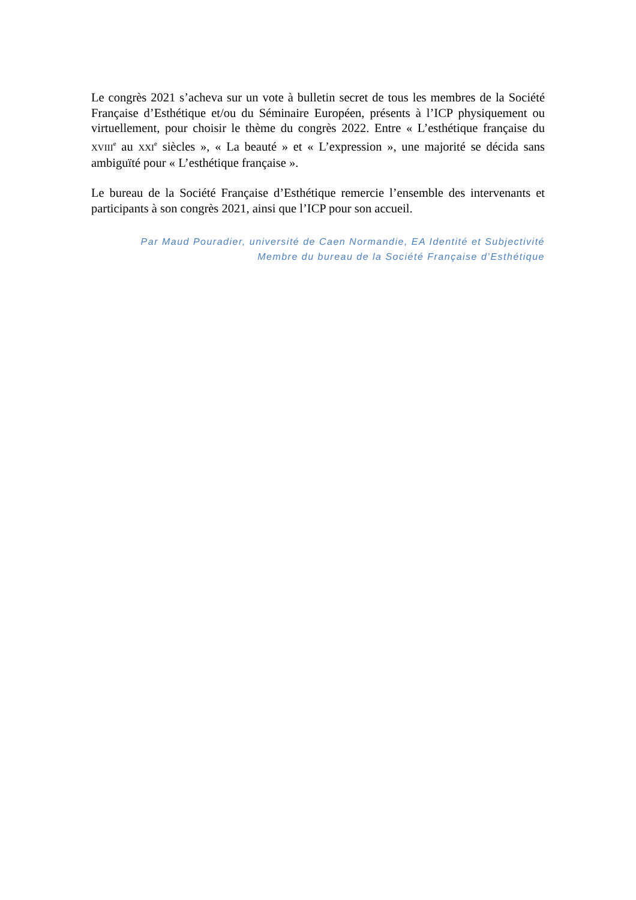Le congrès 2021 s’acheva sur un vote à bulletin secret de tous les membres de la Société Française d’Esthétique et/ou du Séminaire Européen, présents à l’ICP physiquement ou virtuellement, pour choisir le thème du congrès 2022. Entre « L’esthétique française du XVIII<sup>e</sup> au XXI<sup>e</sup> siècles », « La beauté » et « L’expression », une majorité se décida sans ambiguïté pour « L’esthétique française ».
Le bureau de la Société Française d’Esthétique remercie l’ensemble des intervenants et participants à son congrès 2021, ainsi que l’ICP pour son accueil.
Par Maud Pouradier, université de Caen Normandie, EA Identité et Subjectivité
Membre du bureau de la Société Française d’Esthétique